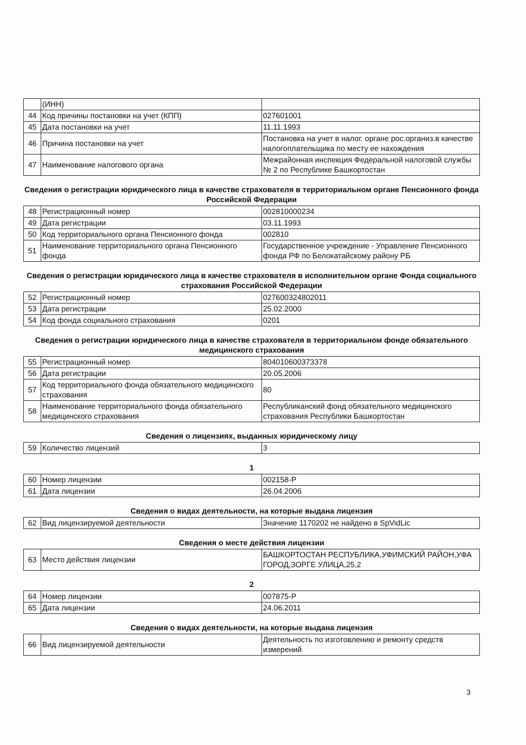| | (ИНН) | |
| 44 | Код причины постановки на учет (КПП) | 027601001 |
| 45 | Дата постановки на учет | 11.11.1993 |
| 46 | Причина постановки на учет | Постановка на учет в налог. органе рос.организ.в качестве налогоплательщика по месту ее нахождения |
| 47 | Наименование налогового органа | Межрайонная инспекция Федеральной налоговой службы № 2 по Республике Башкортостан |
Сведения о регистрации юридического лица в качестве страхователя в территориальном органе Пенсионного фонда Российской Федерации
| 48 | Регистрационный номер | 002810000234 |
| 49 | Дата регистрации | 03.11.1993 |
| 50 | Код территориального органа Пенсионного фонда | 002810 |
| 51 | Наименование территориального органа Пенсионного фонда | Государственное учреждение - Управление Пенсионного фонда РФ по Белокатайскому району РБ |
Сведения о регистрации юридического лица в качестве страхователя в исполнительном органе Фонда социального страхования Российской Федерации
| 52 | Регистрационный номер | 027600324802011 |
| 53 | Дата регистрации | 25.02.2000 |
| 54 | Код фонда социального страхования | 0201 |
Сведения о регистрации юридического лица в качестве страхователя в территориальном фонде обязательного медицинского страхования
| 55 | Регистрационный номер | 804010600373378 |
| 56 | Дата регистрации | 20.05.2006 |
| 57 | Код территориального фонда обязательного медицинского страхования | 80 |
| 58 | Наименование территориального фонда обязательного медицинского страхования | Республиканский фонд обязательного медицинского страхования Республики Башкортостан |
Сведения о лицензиях, выданных юридическому лицу
| 59 | Количество лицензий | 3 |
1
| 60 | Номер лицензии | 002158-Р |
| 61 | Дата лицензии | 26.04.2006 |
Сведения о видах деятельности, на которые выдана лицензия
| 62 | Вид лицензируемой деятельности | Значение 1170202 не найдено в SpVidLic |
Сведения о месте действия лицензии
| 63 | Место действия лицензии | БАШКОРТОСТАН РЕСПУБЛИКА,УФИМСКИЙ РАЙОН,УФА ГОРОД,ЗОРГЕ УЛИЦА,25,2 |
2
| 64 | Номер лицензии | 007875-Р |
| 65 | Дата лицензии | 24.06.2011 |
Сведения о видах деятельности, на которые выдана лицензия
| 66 | Вид лицензируемой деятельности | Деятельность по изготовлению и ремонту средств измерений |
3